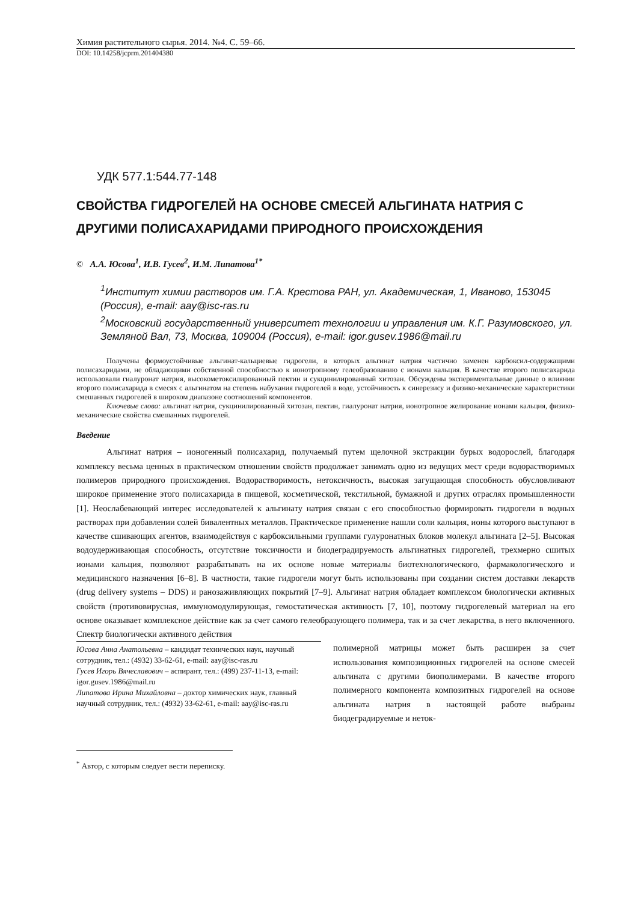Химия растительного сырья. 2014. №4. С. 59–66.
DOI: 10.14258/jcprm.201404380
УДК 577.1:544.77-148
СВОЙСТВА ГИДРОГЕЛЕЙ НА ОСНОВЕ СМЕСЕЙ АЛЬГИНАТА НАТРИЯ С ДРУГИМИ ПОЛИСАХАРИДАМИ ПРИРОДНОГО ПРОИСХОЖДЕНИЯ
© А.А. Юсова<sup>1</sup>, И.В. Гусев<sup>2</sup>, И.М. Липатова<sup>1*</sup>
<sup>1</sup> Институт химии растворов им. Г.А. Крестова РАН, ул. Академическая, 1, Иваново, 153045 (Россия), e-mail: aay@isc-ras.ru
<sup>2</sup> Московский государственный университет технологии и управления им. К.Г. Разумовского, ул. Земляной Вал, 73, Москва, 109004 (Россия), e-mail: igor.gusev.1986@mail.ru
Получены формоустойчивые альгинат-кальциевые гидрогели, в которых альгинат натрия частично заменен карбоксил-содержащими полисахаридами, не обладающими собственной способностью к ионотропному гелеобразованию с ионами кальция. В качестве второго полисахарида использовали гиалуронат натрия, высокометоксилированный пектин и сукцинилированный хитозан. Обсуждены экспериментальные данные о влиянии второго полисахарида в смесях с альгинатом на степень набухания гидрогелей в воде, устойчивость к синерезису и физико-механические характеристики смешанных гидрогелей в широком диапазоне соотношений компонентов.
Ключевые слова: альгинат натрия, сукцинилированный хитозан, пектин, гиалуронат натрия, ионотропное желирование ионами кальция, физико-механические свойства смешанных гидрогелей.
Введение
Альгинат натрия – ионогенный полисахарид, получаемый путем щелочной экстракции бурых водорослей, благодаря комплексу весьма ценных в практическом отношении свойств продолжает занимать одно из ведущих мест среди водорастворимых полимеров природного происхождения. Водорастворимость, нетоксичность, высокая загущающая способность обусловливают широкое применение этого полисахарида в пищевой, косметической, текстильной, бумажной и других отраслях промышленности [1]. Неослабевающий интерес исследователей к альгинату натрия связан с его способностью формировать гидрогели в водных растворах при добавлении солей бивалентных металлов. Практическое применение нашли соли кальция, ионы которого выступают в качестве сшивающих агентов, взаимодействуя с карбоксильными группами гулуронатных блоков молекул альгината [2–5]. Высокая водоудерживающая способность, отсутствие токсичности и биодеградируемость альгинатных гидрогелей, трехмерно сшитых ионами кальция, позволяют разрабатывать на их основе новые материалы биотехнологического, фармакологического и медицинского назначения [6–8]. В частности, такие гидрогели могут быть использованы при создании систем доставки лекарств (drug delivery systems – DDS) и ранозаживляющих покрытий [7–9]. Альгинат натрия обладает комплексом биологически активных свойств (противовирусная, иммуномодулирующая, гемостатическая активность [7, 10], поэтому гидрогелевый материал на его основе оказывает комплексное действие как за счет самого гелеобразующего полимера, так и за счет лекарства, в него включенного. Спектр биологически активного действия
Юсова Анна Анатольевна – кандидат технических наук, научный сотрудник, тел.: (4932) 33-62-61, e-mail: aay@isc-ras.ru
Гусев Игорь Вячеславович – аспирант, тел.: (499) 237-11-13, e-mail: igor.gusev.1986@mail.ru
Липатова Ирина Михайловна – доктор химических наук, главный научный сотрудник, тел.: (4932) 33-62-61, e-mail: aay@isc-ras.ru
полимерной матрицы может быть расширен за счет использования композиционных гидрогелей на основе смесей альгината с другими биополимерами. В качестве второго полимерного компонента композитных гидрогелей на основе альгината натрия в настоящей работе выбраны биодеградируемые и неток-
<sup>*</sup> Автор, с которым следует вести переписку.